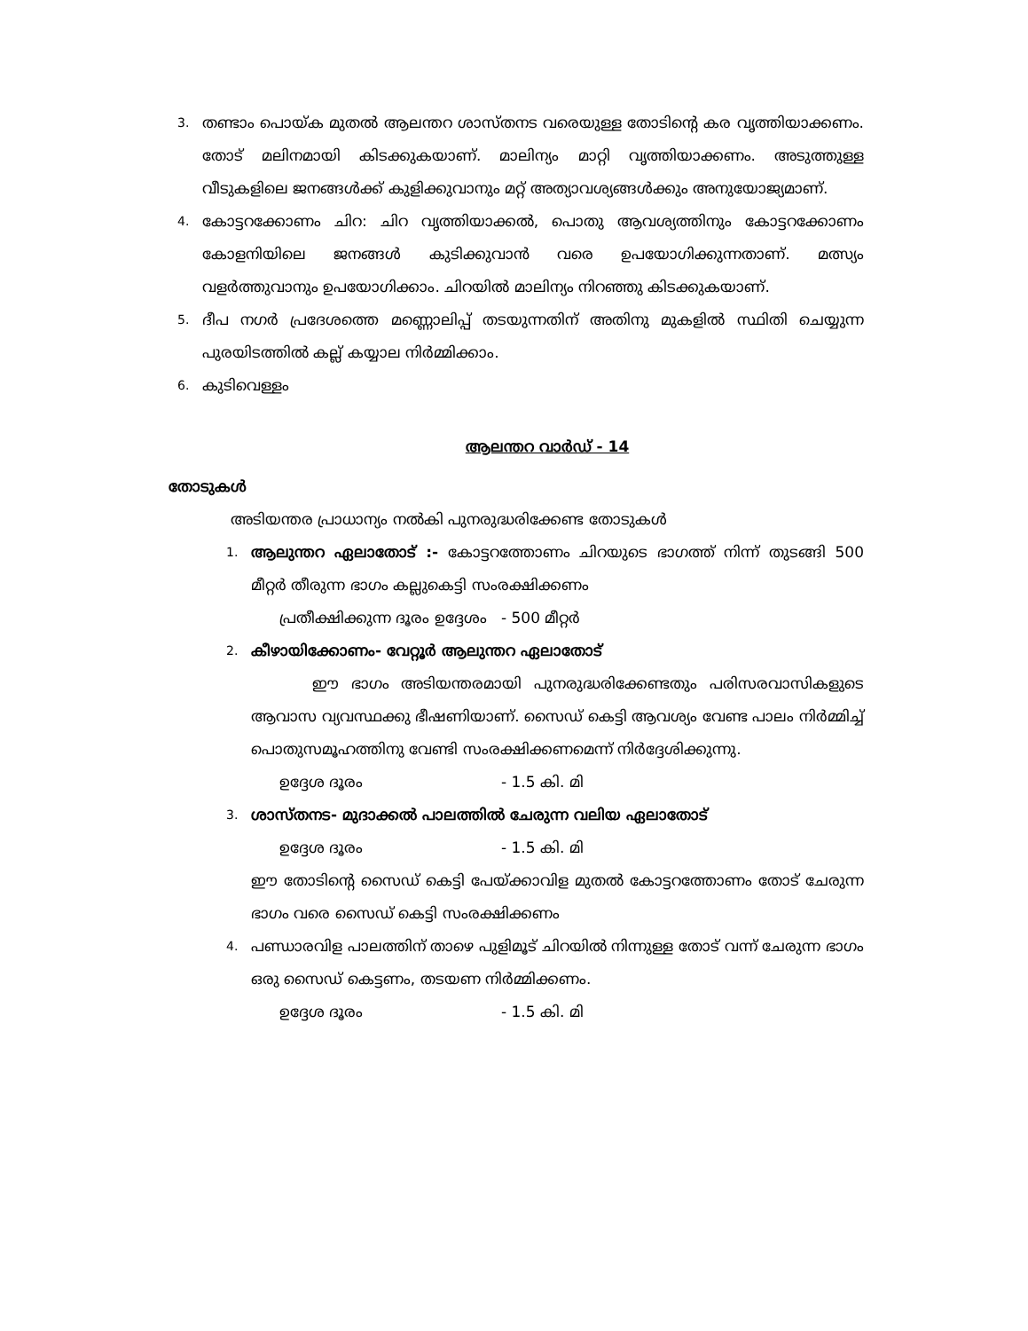3.
തണ്ടാം പൊയ്ക മുതൽ ആലന്തറ ശാസ്തനട വരെയുള്ള തോടിന്റെ കര വൃത്തിയാക്കണം. തോട് മലിനമായി കിടക്കുകയാണ്. മാലിന്യം മാറ്റി വൃത്തിയാക്കണം. അടുത്തുള്ള വീടുകളിലെ ജനങ്ങൾക്ക് കുളിക്കുവാനും മറ്റ് അത്യാവശ്യങ്ങൾക്കും അനുയോജ്യമാണ്.
4.
കോട്ടറക്കോണം ചിറ: ചിറ വൃത്തിയാക്കൽ, പൊതു ആവശ്യത്തിനും കോട്ടറക്കോണം കോളനിയിലെ ജനങ്ങൾ കുടിക്കുവാൻ വരെ ഉപയോഗിക്കുന്നതാണ്. മത്സ്യം വളർത്തുവാനും ഉപയോഗിക്കാം. ചിറയിൽ മാലിന്യം നിറഞ്ഞു കിടക്കുകയാണ്.
5.
ദീപ നഗർ പ്രദേശത്തെ മണ്ണൊലിപ്പ് തടയുന്നതിന് അതിനു മുകളിൽ സ്ഥിതി ചെയ്യുന്ന പുരയിടത്തിൽ കല്ല് കയ്യാല നിർമ്മിക്കാം.
6.
കുടിവെള്ളം
ആലന്തറ വാർഡ് - 14
തോടുകൾ
അടിയന്തര പ്രാധാന്യം നൽകി പുനരുദ്ധരിക്കേണ്ട തോടുകൾ
1.
ആലുന്തറ ഏലാതോട് :- കോട്ടറത്തോണം ചിറയുടെ ഭാഗത്ത് നിന്ന് തുടങ്ങി 500 മീറ്റർ തീരുന്ന ഭാഗം കല്ലുകെട്ടി സംരക്ഷിക്കണം
പ്രതീക്ഷിക്കുന്ന ദൂരം ഉദ്ദേശം - 500 മീറ്റർ
2.
കീഴായിക്കോണം- വേറ്റൂർ ആലുന്തറ ഏലാതോട്
ഈ ഭാഗം അടിയന്തരമായി പുനരുദ്ധരിക്കേണ്ടതും പരിസരവാസികളുടെ ആവാസ വ്യവസ്ഥക്കു ഭീഷണിയാണ്. സൈഡ് കെട്ടി ആവശ്യം വേണ്ട പാലം നിർമ്മിച്ച് പൊതുസമൂഹത്തിനു വേണ്ടി സംരക്ഷിക്കണമെന്ന് നിർദ്ദേശിക്കുന്നു.
ഉദ്ദേശ ദൂരം - 1.5 കി. മി
3.
ശാസ്തനട- മുദാക്കൽ പാലത്തിൽ ചേരുന്ന വലിയ ഏലാതോട്
ഉദ്ദേശ ദൂരം - 1.5 കി. മി
ഈ തോടിന്റെ സൈഡ് കെട്ടി പേയ്ക്കാവിള മുതൽ കോട്ടറത്തോണം തോട് ചേരുന്ന ഭാഗം വരെ സൈഡ് കെട്ടി സംരക്ഷിക്കണം
4.
പണ്ഡാരവിള പാലത്തിന് താഴെ പുളിമൂട് ചിറയിൽ നിന്നുള്ള തോട് വന്ന് ചേരുന്ന ഭാഗം ഒരു സൈഡ് കെട്ടണം, തടയണ നിർമ്മിക്കണം.
ഉദ്ദേശ ദൂരം - 1.5 കി. മി